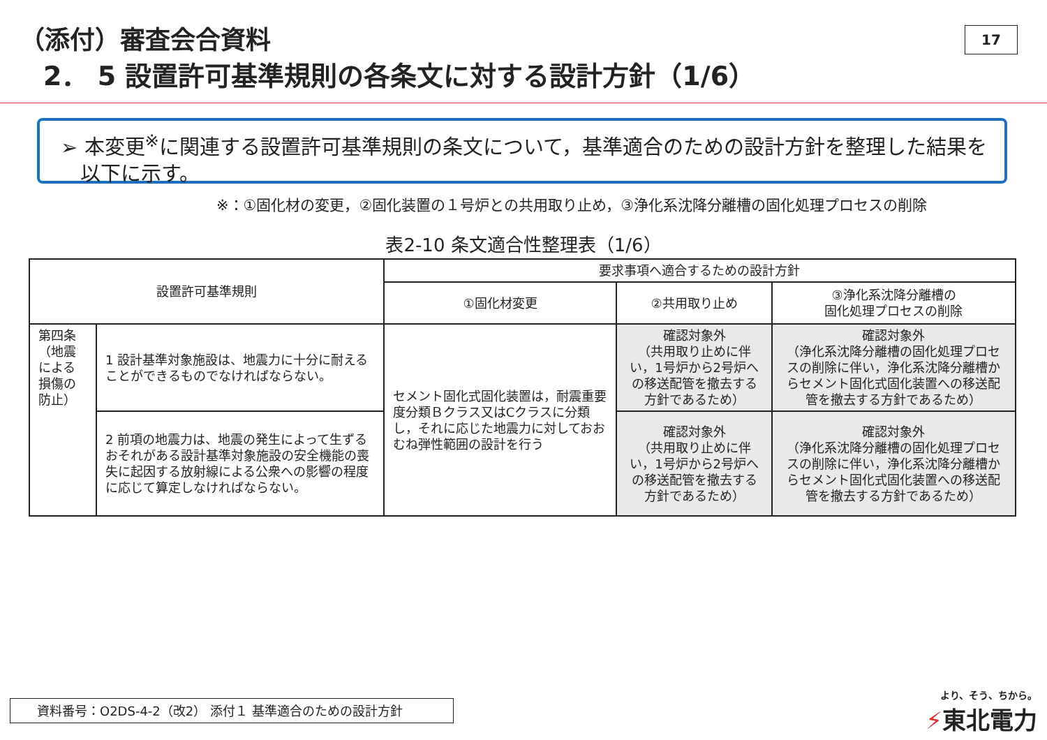（添付）審査会合資料
2． 5 設置許可基準規則の各条文に対する設計方針（1/6）
17
➢ 本変更<sup>※</sup>に関連する設置許可基準規則の条文について，基準適合のための設計方針を整理した結果を
以下に示す。
※：①固化材の変更，②固化装置の１号炉との共用取り止め，③浄化系沈降分離槽の固化処理プロセスの削除
表2-10 条文適合性整理表（1/6）
| 設置許可基準規則 | | 要求事項へ適合するための設計方針 | | |
| --- | --- | --- | --- | --- |
| | | ①固化材変更 | ②共用取り止め | ③浄化系沈降分離槽の 固化処理プロセスの削除 |
| 第四条 （地震による損傷の防止） | 1 設計基準対象施設は、地震力に十分に耐えることができるものでなければならない。 | セメント固化式固化装置は，耐震重要度分類Ｂクラス又はCクラスに分類し，それに応じた地震力に対しておおむね弾性範囲の設計を行う | 確認対象外 （共用取り止めに伴い，1号炉から2号炉への移送配管を撤去する方針であるため） | 確認対象外 （浄化系沈降分離槽の固化処理プロセスの削除に伴い，浄化系沈降分離槽からセメント固化式固化装置への移送配管を撤去する方針であるため） |
| | 2 前項の地震力は、地震の発生によって生ずるおそれがある設計基準対象施設の安全機能の喪失に起因する放射線による公衆への影響の程度に応じて算定しなければならない。 | | 確認対象外 （共用取り止めに伴い，1号炉から2号炉への移送配管を撤去する方針であるため） | 確認対象外 （浄化系沈降分離槽の固化処理プロセスの削除に伴い，浄化系沈降分離槽からセメント固化式固化装置への移送配管を撤去する方針であるため） |
資料番号：O2DS-4-2（改2） 添付１ 基準適合のための設計方針 より、そう、ちから。
⚡東北電力